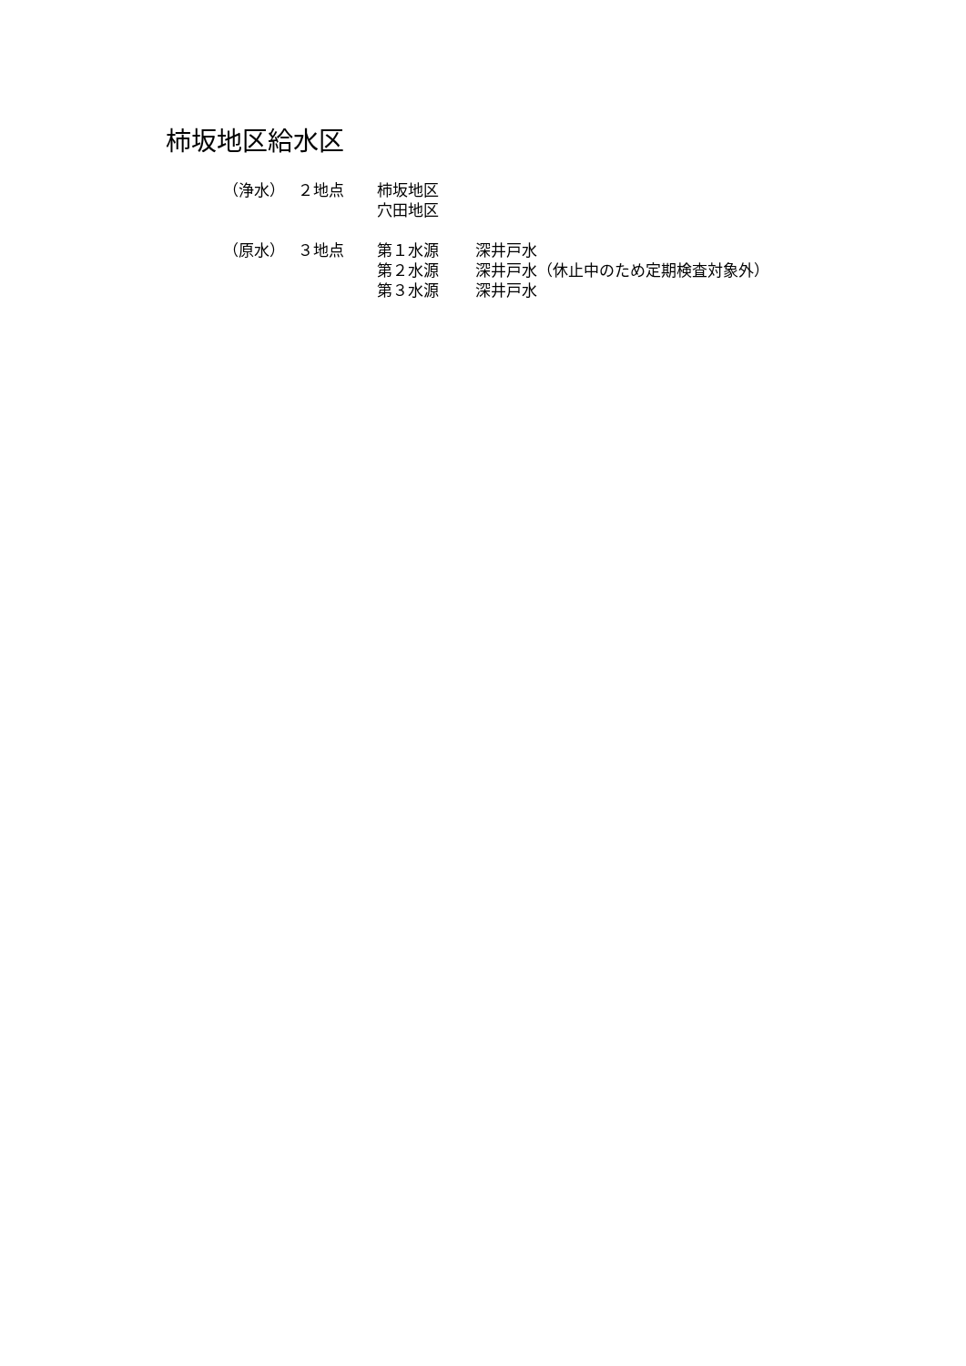柿坂地区給水区
| （浄水） | ２地点 | 柿坂地区 |
| | | 穴田地区 |
| （原水） | ３地点 | 第１水源 | 深井戸水 |
| | | 第２水源 | 深井戸水（休止中のため定期検査対象外） |
| | | 第３水源 | 深井戸水 |